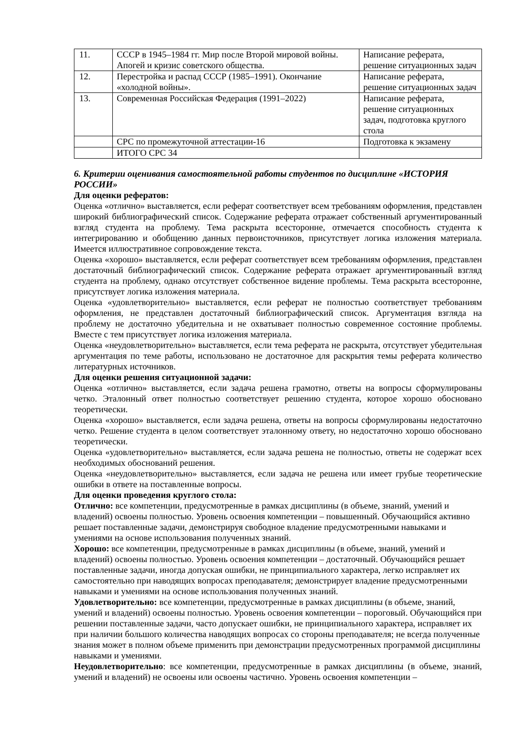| 11. | СССР в 1945–1984 гг. Мир после Второй мировой войны. Апогей и кризис советского общества. | Написание реферата, решение ситуационных задач |
| 12. | Перестройка и распад СССР (1985–1991). Окончание «холодной войны». | Написание реферата, решение ситуационных задач |
| 13. | Современная Российская Федерация (1991–2022) | Написание реферата, решение ситуационных задач, подготовка круглого стола |
| | СРС по промежуточной аттестации-16 | Подготовка к экзамену |
| | ИТОГО СРС 34 | |
6. Критерии оценивания самостоятельной работы студентов по дисциплине «ИСТОРИЯ РОССИИ»
Для оценки рефератов:
Оценка «отлично» выставляется, если реферат соответствует всем требованиям оформления, представлен широкий библиографический список. Содержание реферата отражает собственный аргументированный взгляд студента на проблему. Тема раскрыта всесторонне, отмечается способность студента к интегрированию и обобщению данных первоисточников, присутствует логика изложения материала. Имеется иллюстративное сопровождение текста.
Оценка «хорошо» выставляется, если реферат соответствует всем требованиям оформления, представлен достаточный библиографический список. Содержание реферата отражает аргументированный взгляд студента на проблему, однако отсутствует собственное видение проблемы. Тема раскрыта всесторонне, присутствует логика изложения материала.
Оценка «удовлетворительно» выставляется, если реферат не полностью соответствует требованиям оформления, не представлен достаточный библиографический список. Аргументация взгляда на проблему не достаточно убедительна и не охватывает полностью современное состояние проблемы. Вместе с тем присутствует логика изложения материала.
Оценка «неудовлетворительно» выставляется, если тема реферата не раскрыта, отсутствует убедительная аргументация по теме работы, использовано не достаточное для раскрытия темы реферата количество литературных источников.
Для оценки решения ситуационной задачи:
Оценка «отлично» выставляется, если задача решена грамотно, ответы на вопросы сформулированы четко. Эталонный ответ полностью соответствует решению студента, которое хорошо обосновано теоретически.
Оценка «хорошо» выставляется, если задача решена, ответы на вопросы сформулированы недостаточно четко. Решение студента в целом соответствует эталонному ответу, но недостаточно хорошо обосновано теоретически.
Оценка «удовлетворительно» выставляется, если задача решена не полностью, ответы не содержат всех необходимых обоснований решения.
Оценка «неудовлетворительно» выставляется, если задача не решена или имеет грубые теоретические ошибки в ответе на поставленные вопросы.
Для оценки проведения круглого стола:
Отлично: все компетенции, предусмотренные в рамках дисциплины (в объеме, знаний, умений и владений) освоены полностью. Уровень освоения компетенции – повышенный. Обучающийся активно решает поставленные задачи, демонстрируя свободное владение предусмотренными навыками и умениями на основе использования полученных знаний.
Хорошо: все компетенции, предусмотренные в рамках дисциплины (в объеме, знаний, умений и владений) освоены полностью. Уровень освоения компетенции – достаточный. Обучающийся решает поставленные задачи, иногда допуская ошибки, не принципиального характера, легко исправляет их самостоятельно при наводящих вопросах преподавателя; демонстрирует владение предусмотренными навыками и умениями на основе использования полученных знаний.
Удовлетворительно: все компетенции, предусмотренные в рамках дисциплины (в объеме, знаний, умений и владений) освоены полностью. Уровень освоения компетенции – пороговый. Обучающийся при решении поставленные задачи, часто допускает ошибки, не принципиального характера, исправляет их при наличии большого количества наводящих вопросах со стороны преподавателя; не всегда полученные знания может в полном объеме применить при демонстрации предусмотренных программой дисциплины навыками и умениями.
Неудовлетворительно: все компетенции, предусмотренные в рамках дисциплины (в объеме, знаний, умений и владений) не освоены или освоены частично. Уровень освоения компетенции –